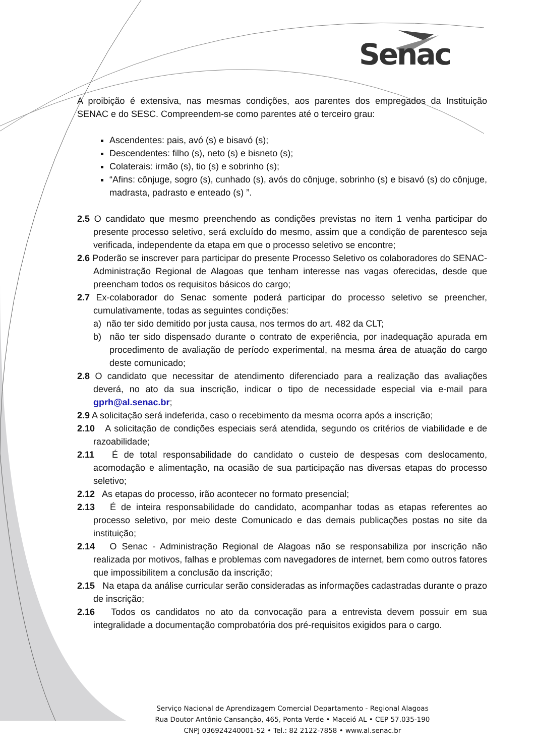Senac
A proibição é extensiva, nas mesmas condições, aos parentes dos empregados da Instituição SENAC e do SESC. Compreendem-se como parentes até o terceiro grau:
Ascendentes: pais, avó (s) e bisavó (s);
Descendentes: filho (s), neto (s) e bisneto (s);
Colaterais: irmão (s), tio (s) e sobrinho (s);
“Afins: cônjuge, sogro (s), cunhado (s), avós do cônjuge, sobrinho (s) e bisavó (s) do cônjuge, madrasta, padrasto e enteado (s) ”.
2.5 O candidato que mesmo preenchendo as condições previstas no item 1 venha participar do presente processo seletivo, será excluído do mesmo, assim que a condição de parentesco seja verificada, independente da etapa em que o processo seletivo se encontre;
2.6 Poderão se inscrever para participar do presente Processo Seletivo os colaboradores do SENAC- Administração Regional de Alagoas que tenham interesse nas vagas oferecidas, desde que preencham todos os requisitos básicos do cargo;
2.7 Ex-colaborador do Senac somente poderá participar do processo seletivo se preencher, cumulativamente, todas as seguintes condições:
a) não ter sido demitido por justa causa, nos termos do art. 482 da CLT;
b) não ter sido dispensado durante o contrato de experiência, por inadequação apurada em procedimento de avaliação de período experimental, na mesma área de atuação do cargo deste comunicado;
2.8 O candidato que necessitar de atendimento diferenciado para a realização das avaliações deverá, no ato da sua inscrição, indicar o tipo de necessidade especial via e-mail para gprh@al.senac.br;
2.9 A solicitação será indeferida, caso o recebimento da mesma ocorra após a inscrição;
2.10 A solicitação de condições especiais será atendida, segundo os critérios de viabilidade e de razoabilidade;
2.11 É de total responsabilidade do candidato o custeio de despesas com deslocamento, acomodação e alimentação, na ocasião de sua participação nas diversas etapas do processo seletivo;
2.12 As etapas do processo, irão acontecer no formato presencial;
2.13 É de inteira responsabilidade do candidato, acompanhar todas as etapas referentes ao processo seletivo, por meio deste Comunicado e das demais publicações postas no site da instituição;
2.14 O Senac - Administração Regional de Alagoas não se responsabiliza por inscrição não realizada por motivos, falhas e problemas com navegadores de internet, bem como outros fatores que impossibilitem a conclusão da inscrição;
2.15 Na etapa da análise curricular serão consideradas as informações cadastradas durante o prazo de inscrição;
2.16 Todos os candidatos no ato da convocação para a entrevista devem possuir em sua integralidade a documentação comprobatória dos pré-requisitos exigidos para o cargo.
Serviço Nacional de Aprendizagem Comercial Departamento - Regional Alagoas
Rua Doutor Antônio Cansanção, 465, Ponta Verde • Maceió AL • CEP 57.035-190
CNPJ 036924240001-52 • Tel.: 82 2122-7858 • www.al.senac.br